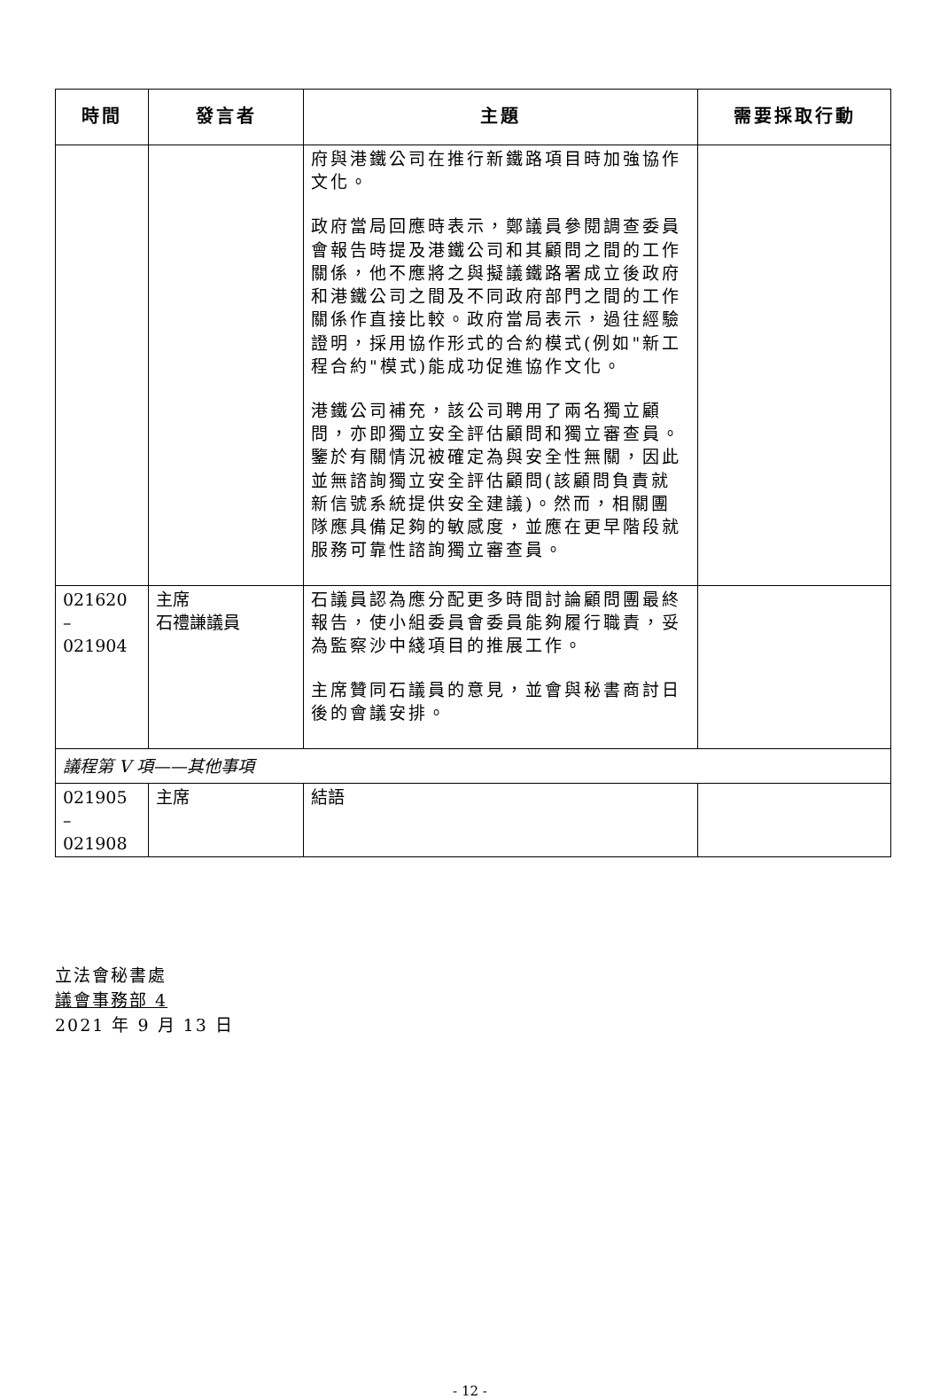| 時間 | 發言者 | 主題 | 需要採取行動 |
| --- | --- | --- | --- |
| | | 府與港鐵公司在推行新鐵路項目時加強協作文化。 政府當局回應時表示，鄭議員參閱調查委員會報告時提及港鐵公司和其顧問之間的工作關係，他不應將之與擬議鐵路署成立後政府和港鐵公司之間及不同政府部門之間的工作關係作直接比較。政府當局表示，過往經驗證明，採用協作形式的合約模式(例如"新工程合約"模式)能成功促進協作文化。 港鐵公司補充，該公司聘用了兩名獨立顧問，亦即獨立安全評估顧問和獨立審查員。鑒於有關情況被確定為與安全性無關，因此並無諮詢獨立安全評估顧問(該顧問負責就新信號系統提供安全建議)。然而，相關團隊應具備足夠的敏感度，並應在更早階段就服務可靠性諮詢獨立審查員。 | |
| 021620 – 021904 | 主席 石禮謙議員 | 石議員認為應分配更多時間討論顧問團最終報告，使小組委員會委員能夠履行職責，妥為監察沙中綫項目的推展工作。 主席贊同石議員的意見，並會與秘書商討日後的會議安排。 | |
| 議程第 V 項——其他事項 | | | |
| 021905 – 021908 | 主席 | 結語 | |
立法會秘書處
議會事務部 4
2021 年 9 月 13 日
- 12 -